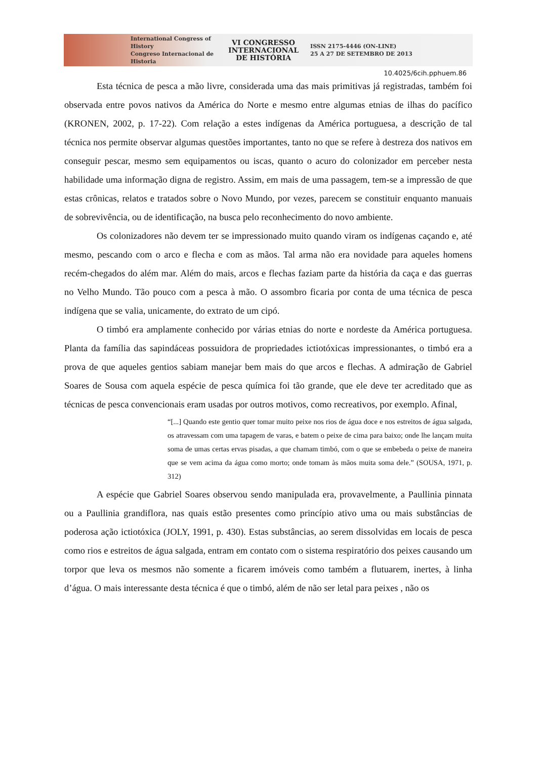International Congress of History
Congreso Internacional de Historia
VI CONGRESSO
INTERNACIONAL
DE HISTÓRIA
ISSN 2175-4446 (ON-LINE)
25 A 27 DE SETEMBRO DE 2013
10.4025/6cih.pphuem.86
Esta técnica de pesca a mão livre, considerada uma das mais primitivas já registradas, também foi observada entre povos nativos da América do Norte e mesmo entre algumas etnias de ilhas do pacífico (KRONEN, 2002, p. 17-22). Com relação a estes indígenas da América portuguesa, a descrição de tal técnica nos permite observar algumas questões importantes, tanto no que se refere à destreza dos nativos em conseguir pescar, mesmo sem equipamentos ou iscas, quanto o acuro do colonizador em perceber nesta habilidade uma informação digna de registro. Assim, em mais de uma passagem, tem-se a impressão de que estas crônicas, relatos e tratados sobre o Novo Mundo, por vezes, parecem se constituir enquanto manuais de sobrevivência, ou de identificação, na busca pelo reconhecimento do novo ambiente.
Os colonizadores não devem ter se impressionado muito quando viram os indígenas caçando e, até mesmo, pescando com o arco e flecha e com as mãos. Tal arma não era novidade para aqueles homens recém-chegados do além mar. Além do mais, arcos e flechas faziam parte da história da caça e das guerras no Velho Mundo. Tão pouco com a pesca à mão. O assombro ficaria por conta de uma técnica de pesca indígena que se valia, unicamente, do extrato de um cipó.
O timbó era amplamente conhecido por várias etnias do norte e nordeste da América portuguesa. Planta da família das sapindáceas possuidora de propriedades ictiotóxicas impressionantes, o timbó era a prova de que aqueles gentios sabiam manejar bem mais do que arcos e flechas. A admiração de Gabriel Soares de Sousa com aquela espécie de pesca química foi tão grande, que ele deve ter acreditado que as técnicas de pesca convencionais eram usadas por outros motivos, como recreativos, por exemplo. Afinal,
“[...] Quando este gentio quer tomar muito peixe nos rios de água doce e nos estreitos de água salgada, os atravessam com uma tapagem de varas, e batem o peixe de cima para baixo; onde lhe lançam muita soma de umas certas ervas pisadas, a que chamam timbó, com o que se embebeda o peixe de maneira que se vem acima da água como morto; onde tomam às mãos muita soma dele.” (SOUSA, 1971, p. 312)
A espécie que Gabriel Soares observou sendo manipulada era, provavelmente, a Paullinia pinnata ou a Paullinia grandiflora, nas quais estão presentes como princípio ativo uma ou mais substâncias de poderosa ação ictiotóxica (JOLY, 1991, p. 430). Estas substâncias, ao serem dissolvidas em locais de pesca como rios e estreitos de água salgada, entram em contato com o sistema respiratório dos peixes causando um torpor que leva os mesmos não somente a ficarem imóveis como também a flutuarem, inertes, à linha d’água. O mais interessante desta técnica é que o timbó, além de não ser letal para peixes , não os